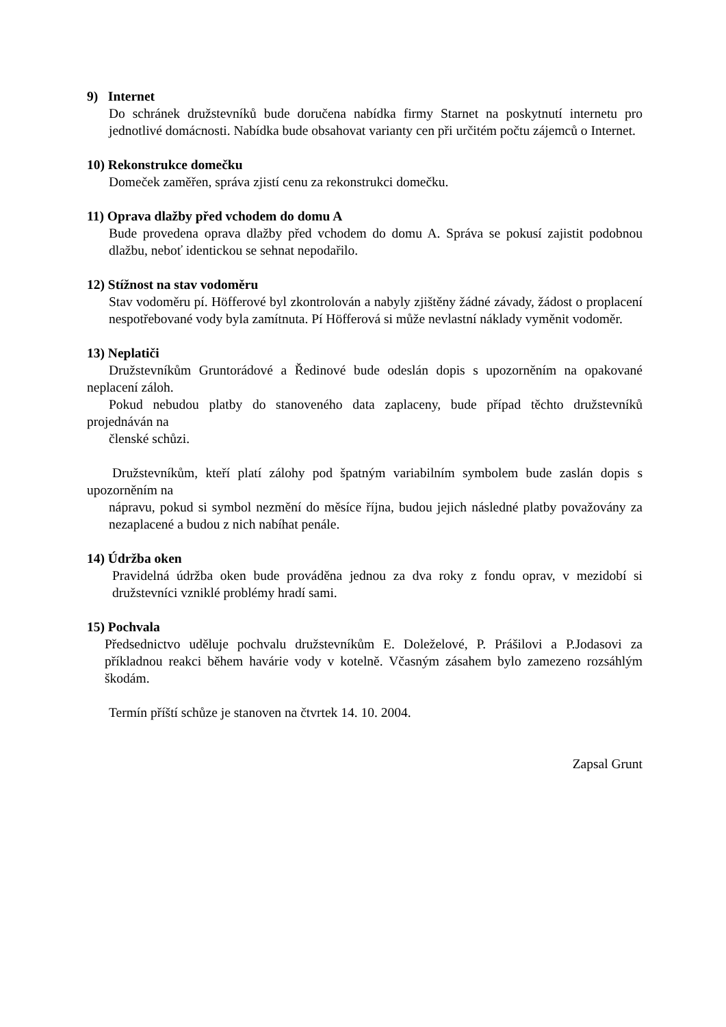9) Internet
Do schránek družstevníků bude doručena nabídka firmy Starnet na poskytnutí internetu pro jednotlivé domácnosti. Nabídka bude obsahovat varianty cen při určitém počtu zájemců o Internet.
10) Rekonstrukce domečku
Domeček zaměřen, správa zjistí cenu za rekonstrukci domečku.
11) Oprava dlažby před vchodem do domu A
Bude provedena oprava dlažby před vchodem do domu A. Správa se pokusí zajistit podobnou dlažbu, neboť identickou se sehnat nepodařilo.
12) Stížnost na stav vodoměru
Stav vodoměru pí. Höfferové byl zkontrolován a nabyly zjištěny žádné závady, žádost o proplacení nespotřebované vody byla zamítnuta. Pí Höfferová si může nevlastní náklady vyměnit vodoměr.
13) Neplatiči
Družstevníkům Gruntorádové a Ředinové bude odeslán dopis s upozorněním na opakované neplacení záloh.
Pokud nebudou platby do stanoveného data zaplaceny, bude případ těchto družstevníků projednáván na
členské schůzi.
Družstevníkům, kteří platí zálohy pod špatným variabilním symbolem bude zaslán dopis s upozorněním na
nápravu, pokud si symbol nezmění do měsíce října, budou jejich následné platby považovány za nezaplacené a budou z nich nabíhat penále.
14) Údržba oken
Pravidelná údržba oken bude prováděna jednou za dva roky z fondu oprav, v mezidobí si družstevníci vzniklé problémy hradí sami.
15) Pochvala
Předsednictvo uděluje pochvalu družstevníkům E. Doleželové, P. Prášilovi a P.Jodasovi za příkladnou reakci během havárie vody v kotelně. Včasným zásahem bylo zamezeno rozsáhlým škodám.
Termín příští schůze je stanoven na čtvrtek 14. 10. 2004.
Zapsal Grunt